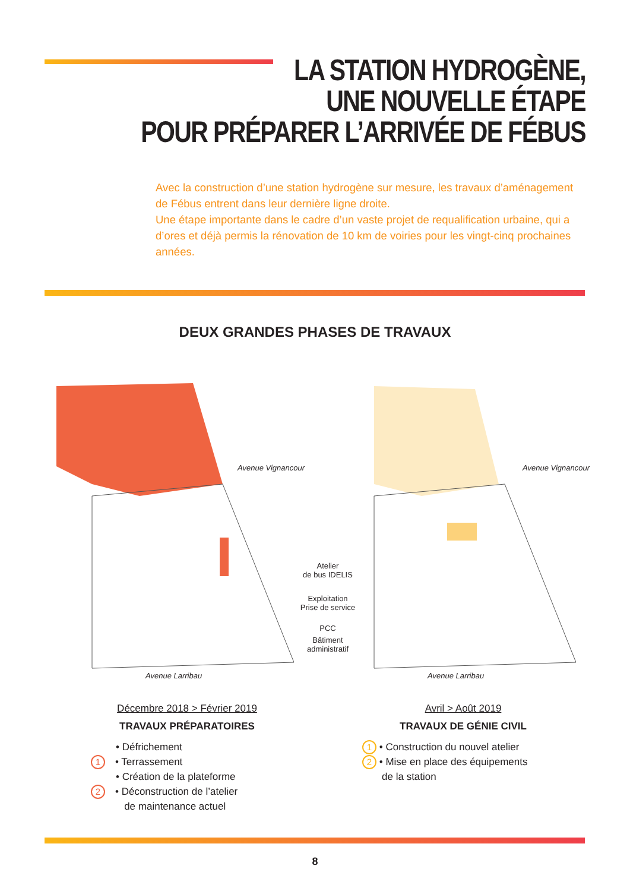LA STATION HYDROGÈNE,
UNE NOUVELLE ÉTAPE
POUR PRÉPARER L’ARRIVÉE DE FÉBUS
Avec la construction d’une station hydrogène sur mesure, les travaux d’aménagement de Fébus entrent dans leur dernière ligne droite.
Une étape importante dans le cadre d’un vaste projet de requalification urbaine, qui a d’ores et déjà permis la rénovation de 10 km de voiries pour les vingt-cinq prochaines années.
DEUX GRANDES PHASES DE TRAVAUX
Atelier
de bus IDELIS
Exploitation
Prise de service
PCC
Bâtiment
administratif
Avenue Larribau Avenue Larribau
Avenue Vignancour Avenue Vignancour
Décembre 2018 > Février 2019
TRAVAUX PRÉPARATOIRES
• Défrichement
1 • Terrassement
• Création de la plateforme
2 • Déconstruction de l’atelier
de maintenance actuel
Avril > Août 2019
TRAVAUX DE GÉNIE CIVIL
1 • Construction du nouvel atelier
2 • Mise en place des équipements
de la station
8